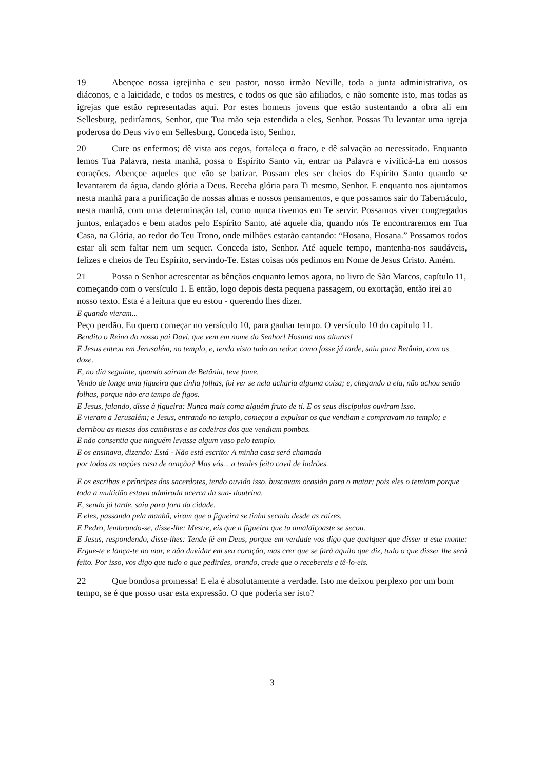19 Abençoe nossa igrejinha e seu pastor, nosso irmão Neville, toda a junta administrativa, os diáconos, e a laicidade, e todos os mestres, e todos os que são afiliados, e não somente isto, mas todas as igrejas que estão representadas aqui. Por estes homens jovens que estão sustentando a obra ali em Sellesburg, pediríamos, Senhor, que Tua mão seja estendida a eles, Senhor. Possas Tu levantar uma igreja poderosa do Deus vivo em Sellesburg. Conceda isto, Senhor.
20 Cure os enfermos; dê vista aos cegos, fortaleça o fraco, e dê salvação ao necessitado. Enquanto lemos Tua Palavra, nesta manhã, possa o Espírito Santo vir, entrar na Palavra e vivificá-La em nossos corações. Abençoe aqueles que vão se batizar. Possam eles ser cheios do Espírito Santo quando se levantarem da água, dando glória a Deus. Receba glória para Ti mesmo, Senhor. E enquanto nos ajuntamos nesta manhã para a purificação de nossas almas e nossos pensamentos, e que possamos sair do Tabernáculo, nesta manhã, com uma determinação tal, como nunca tivemos em Te servir. Possamos viver congregados juntos, enlaçados e bem atados pelo Espírito Santo, até aquele dia, quando nós Te encontraremos em Tua Casa, na Glória, ao redor do Teu Trono, onde milhões estarão cantando: “Hosana, Hosana.” Possamos todos estar ali sem faltar nem um sequer. Conceda isto, Senhor. Até aquele tempo, mantenha-nos saudáveis, felizes e cheios de Teu Espírito, servindo-Te. Estas coisas nós pedimos em Nome de Jesus Cristo. Amém.
21 Possa o Senhor acrescentar as bênçãos enquanto lemos agora, no livro de São Marcos, capítulo 11, começando com o versículo 1. E então, logo depois desta pequena passagem, ou exortação, então irei ao nosso texto. Esta é a leitura que eu estou - querendo lhes dizer.
E quando vieram...
Peço perdão. Eu quero começar no versículo 10, para ganhar tempo. O versículo 10 do capítulo 11.
Bendito o Reino do nosso pai Davi, que vem em nome do Senhor! Hosana nas alturas!
E Jesus entrou em Jerusalém, no templo, e, tendo visto tudo ao redor, como fosse já tarde, saiu para Betânia, com os doze.
E, no dia seguinte, quando saíram de Betânia, teve fome.
Vendo de longe uma figueira que tinha folhas, foi ver se nela acharia alguma coisa; e, chegando a ela, não achou senão folhas, porque não era tempo de figos.
E Jesus, falando, disse à figueira: Nunca mais coma alguém fruto de ti. E os seus discípulos ouviram isso.
E vieram a Jerusalém; e Jesus, entrando no templo, começou a expulsar os que vendiam e compravam no templo; e derribou as mesas dos cambistas e as cadeiras dos que vendiam pombas.
E não consentia que ninguém levasse algum vaso pelo templo.
E os ensinava, dizendo: Está - Não está escrito: A minha casa será chamada
por todas as nações casa de oração? Mas vós... a tendes feito covil de ladrões.
E os escribas e príncipes dos sacerdotes, tendo ouvido isso, buscavam ocasião para o matar; pois eles o temiam porque toda a multidão estava admirada acerca da sua- doutrina.
E, sendo já tarde, saiu para fora da cidade.
E eles, passando pela manhã, viram que a figueira se tinha secado desde as raízes.
E Pedro, lembrando-se, disse-lhe: Mestre, eis que a figueira que tu amaldiçoaste se secou.
E Jesus, respondendo, disse-lhes: Tende fé em Deus, porque em verdade vos digo que qualquer que disser a este monte: Ergue-te e lança-te no mar, e não duvidar em seu coração, mas crer que se fará aquilo que diz, tudo o que disser lhe será feito. Por isso, vos digo que tudo o que pedirdes, orando, crede que o recebereis e tê-lo-eis.
22 Que bondosa promessa! E ela é absolutamente a verdade. Isto me deixou perplexo por um bom tempo, se é que posso usar esta expressão. O que poderia ser isto?
3